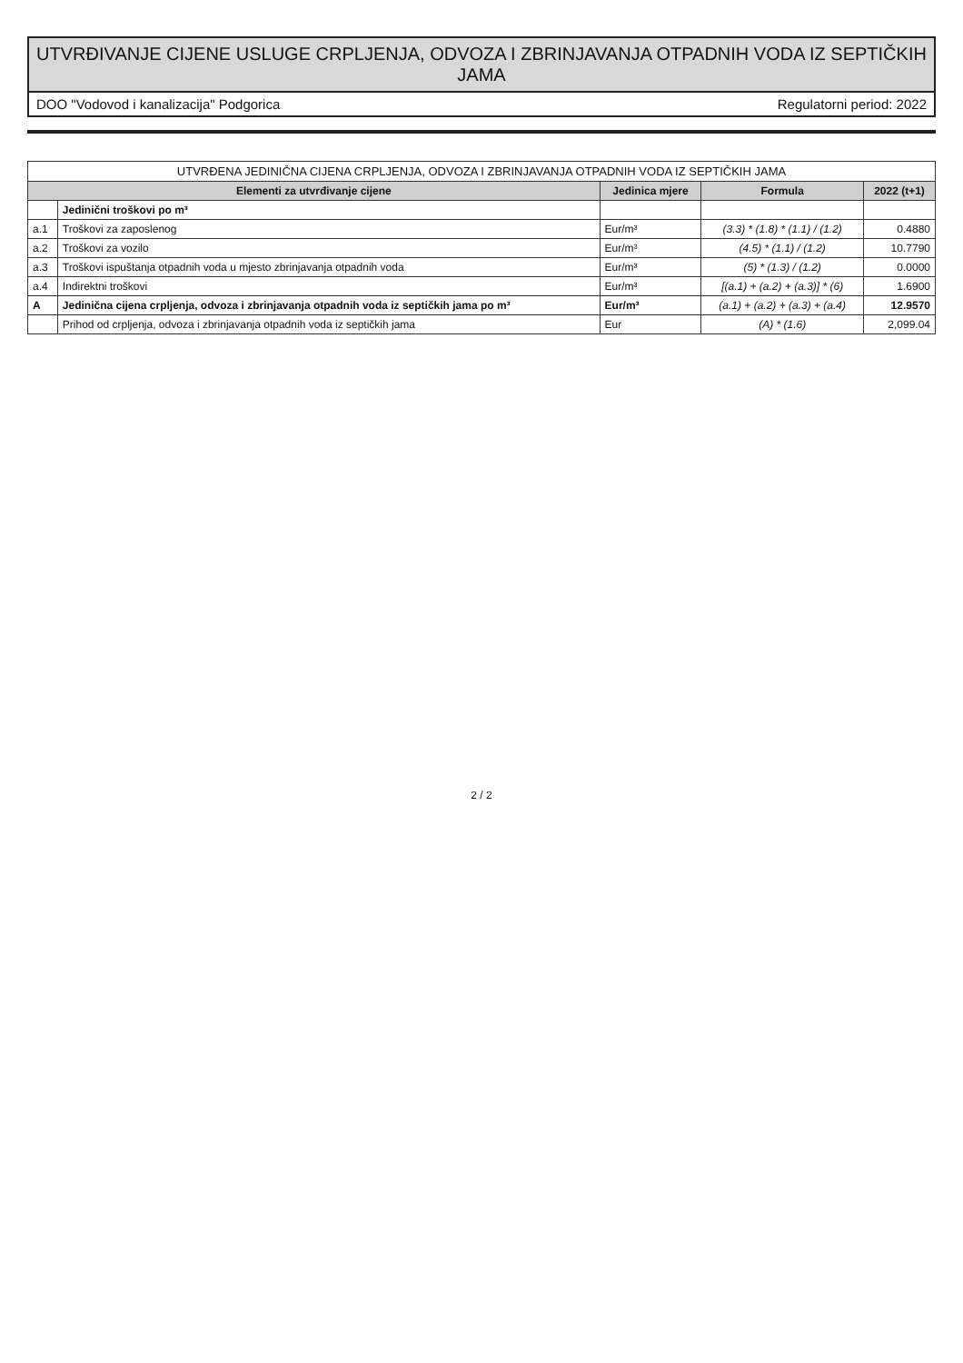UTVRĐIVANJE CIJENE USLUGE CRPLJENJA, ODVOZA I ZBRINJAVANJA OTPADNIH VODA IZ SEPTIČKIH JAMA
DOO "Vodovod i kanalizacija" Podgorica Regulatorni period: 2022
| UTVRĐENA JEDINIČNA CIJENA CRPLJENJA, ODVOZA I ZBRINJAVANJA OTPADNIH VODA IZ SEPTIČKIH JAMA | | | | |
| Elementi za utvrđivanje cijene | | Jedinica mjere | Formula | 2022 (t+1) |
| | Jedinični troškovi po m³ | | | |
| a.1 | Troškovi za zaposlenog | Eur/m³ | (3.3) * (1.8) * (1.1) / (1.2) | 0.4880 |
| a.2 | Troškovi za vozilo | Eur/m³ | (4.5) * (1.1) / (1.2) | 10.7790 |
| a.3 | Troškovi ispuštanja otpadnih voda u mjesto zbrinjavanja otpadnih voda | Eur/m³ | (5) * (1.3) / (1.2) | 0.0000 |
| a.4 | Indirektni troškovi | Eur/m³ | [(a.1) + (a.2) + (a.3)] * (6) | 1.6900 |
| A | Jedinična cijena crpljenja, odvoza i zbrinjavanja otpadnih voda iz septičkih jama po m³ | Eur/m³ | (a.1) + (a.2) + (a.3) + (a.4) | 12.9570 |
| | Prihod od crpljenja, odvoza i zbrinjavanja otpadnih voda iz septičkih jama | Eur | (A) * (1.6) | 2,099.04 |
2 / 2